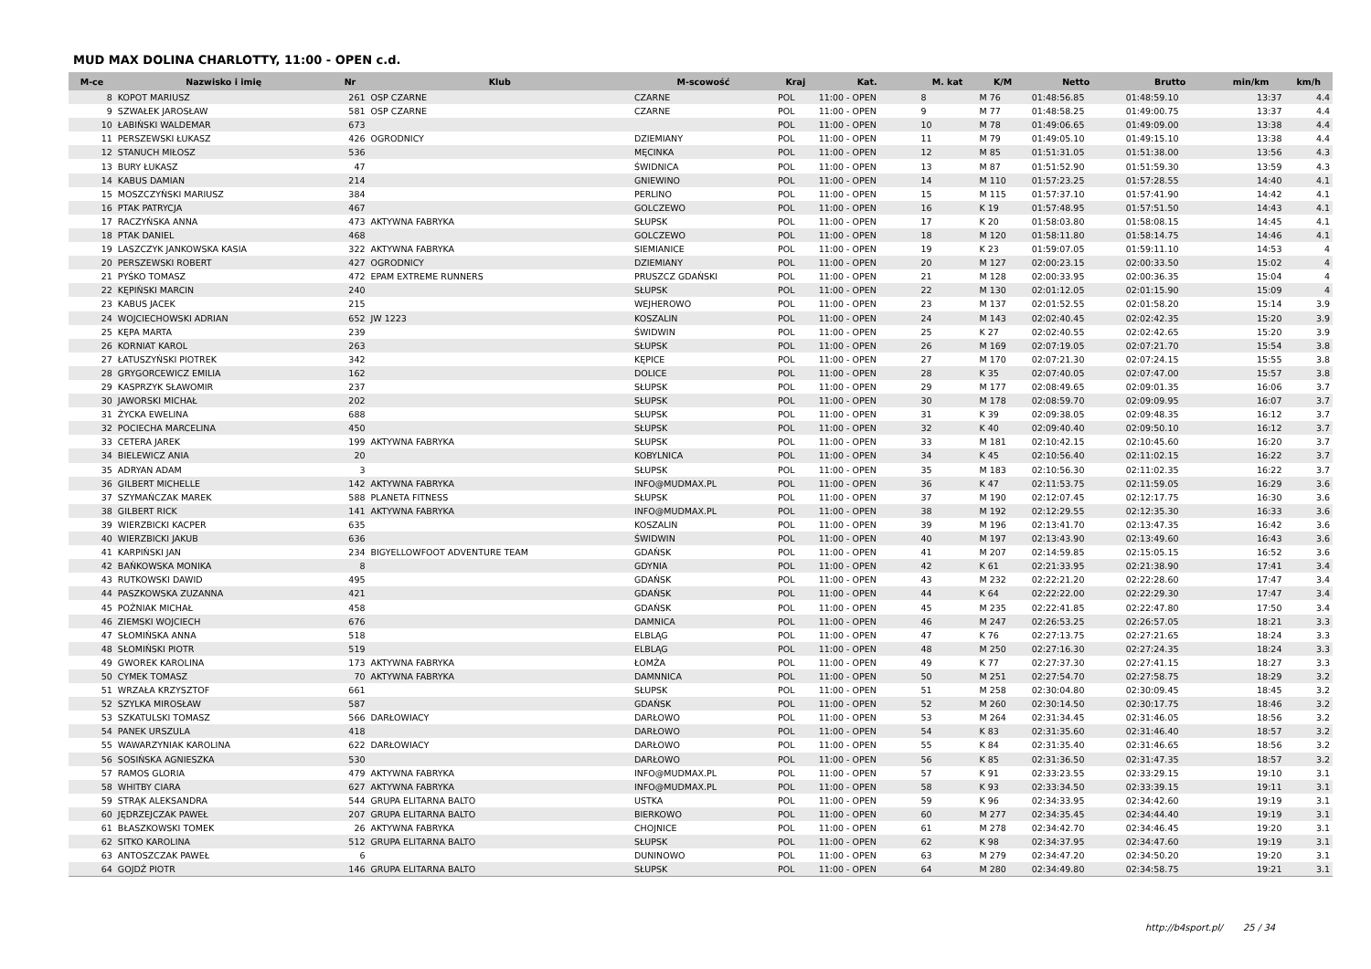MUD MAX DOLINA CHARLOTTY, 11:00 - OPEN c.d.
| M-ce | Nazwisko i imię | Nr | Klub | M-scowość | Kraj | Kat. | M. kat | K/M | Netto | Brutto | min/km | km/h |
| --- | --- | --- | --- | --- | --- | --- | --- | --- | --- | --- | --- | --- |
| 8 | KOPOT MARIUSZ | 261 | OSP CZARNE | CZARNE | POL | 11:00 - OPEN | 8 | M 76 | 01:48:56.85 | 01:48:59.10 | 13:37 | 4.4 |
| 9 | SZWAŁEK JAROSŁAW | 581 | OSP CZARNE | CZARNE | POL | 11:00 - OPEN | 9 | M 77 | 01:48:58.25 | 01:49:00.75 | 13:37 | 4.4 |
| 10 | ŁABIŃSKI WALDEMAR | 673 | | | POL | 11:00 - OPEN | 10 | M 78 | 01:49:06.65 | 01:49:09.00 | 13:38 | 4.4 |
| 11 | PERSZEWSKI ŁUKASZ | 426 | OGRODNICY | DZIEMIANY | POL | 11:00 - OPEN | 11 | M 79 | 01:49:05.10 | 01:49:15.10 | 13:38 | 4.4 |
| 12 | STANUCH MIŁOSZ | 536 | | MĘCINKA | POL | 11:00 - OPEN | 12 | M 85 | 01:51:31.05 | 01:51:38.00 | 13:56 | 4.3 |
| 13 | BURY ŁUKASZ | 47 | | ŚWIDNICA | POL | 11:00 - OPEN | 13 | M 87 | 01:51:52.90 | 01:51:59.30 | 13:59 | 4.3 |
| 14 | KABUS DAMIAN | 214 | | GNIEWINO | POL | 11:00 - OPEN | 14 | M 110 | 01:57:23.25 | 01:57:28.55 | 14:40 | 4.1 |
| 15 | MOSZCZYŃSKI MARIUSZ | 384 | | PERLINO | POL | 11:00 - OPEN | 15 | M 115 | 01:57:37.10 | 01:57:41.90 | 14:42 | 4.1 |
| 16 | PTAK PATRYCJA | 467 | | GOLCZEWO | POL | 11:00 - OPEN | 16 | K 19 | 01:57:48.95 | 01:57:51.50 | 14:43 | 4.1 |
| 17 | RACZYŃSKA ANNA | 473 | AKTYWNA FABRYKA | SŁUPSK | POL | 11:00 - OPEN | 17 | K 20 | 01:58:03.80 | 01:58:08.15 | 14:45 | 4.1 |
| 18 | PTAK DANIEL | 468 | | GOLCZEWO | POL | 11:00 - OPEN | 18 | M 120 | 01:58:11.80 | 01:58:14.75 | 14:46 | 4.1 |
| 19 | LASZCZYK JANKOWSKA KASIA | 322 | AKTYWNA FABRYKA | SIEMIANICE | POL | 11:00 - OPEN | 19 | K 23 | 01:59:07.05 | 01:59:11.10 | 14:53 | 4 |
| 20 | PERSZEWSKI ROBERT | 427 | OGRODNICY | DZIEMIANY | POL | 11:00 - OPEN | 20 | M 127 | 02:00:23.15 | 02:00:33.50 | 15:02 | 4 |
| 21 | PYŚKO TOMASZ | 472 | EPAM EXTREME RUNNERS | PRUSZCZ GDAŃSKI | POL | 11:00 - OPEN | 21 | M 128 | 02:00:33.95 | 02:00:36.35 | 15:04 | 4 |
| 22 | KĘPIŃSKI MARCIN | 240 | | SŁUPSK | POL | 11:00 - OPEN | 22 | M 130 | 02:01:12.05 | 02:01:15.90 | 15:09 | 4 |
| 23 | KABUS JACEK | 215 | | WEJHEROWO | POL | 11:00 - OPEN | 23 | M 137 | 02:01:52.55 | 02:01:58.20 | 15:14 | 3.9 |
| 24 | WOJCIECHOWSKI ADRIAN | 652 | JW 1223 | KOSZALIN | POL | 11:00 - OPEN | 24 | M 143 | 02:02:40.45 | 02:02:42.35 | 15:20 | 3.9 |
| 25 | KĘPA MARTA | 239 | | ŚWIDWIN | POL | 11:00 - OPEN | 25 | K 27 | 02:02:40.55 | 02:02:42.65 | 15:20 | 3.9 |
| 26 | KORNIAT KAROL | 263 | | SŁUPSK | POL | 11:00 - OPEN | 26 | M 169 | 02:07:19.05 | 02:07:21.70 | 15:54 | 3.8 |
| 27 | ŁATUSZYŃSKI PIOTREK | 342 | | KĘPICE | POL | 11:00 - OPEN | 27 | M 170 | 02:07:21.30 | 02:07:24.15 | 15:55 | 3.8 |
| 28 | GRYGORCEWICZ EMILIA | 162 | | DOLICE | POL | 11:00 - OPEN | 28 | K 35 | 02:07:40.05 | 02:07:47.00 | 15:57 | 3.8 |
| 29 | KASPRZYK SŁAWOMIR | 237 | | SŁUPSK | POL | 11:00 - OPEN | 29 | M 177 | 02:08:49.65 | 02:09:01.35 | 16:06 | 3.7 |
| 30 | JAWORSKI MICHAŁ | 202 | | SŁUPSK | POL | 11:00 - OPEN | 30 | M 178 | 02:08:59.70 | 02:09:09.95 | 16:07 | 3.7 |
| 31 | ŻYCKA EWELINA | 688 | | SŁUPSK | POL | 11:00 - OPEN | 31 | K 39 | 02:09:38.05 | 02:09:48.35 | 16:12 | 3.7 |
| 32 | POCIECHA MARCELINA | 450 | | SŁUPSK | POL | 11:00 - OPEN | 32 | K 40 | 02:09:40.40 | 02:09:50.10 | 16:12 | 3.7 |
| 33 | CETERA JAREK | 199 | AKTYWNA FABRYKA | SŁUPSK | POL | 11:00 - OPEN | 33 | M 181 | 02:10:42.15 | 02:10:45.60 | 16:20 | 3.7 |
| 34 | BIELEWICZ ANIA | 20 | | KOBYLNICA | POL | 11:00 - OPEN | 34 | K 45 | 02:10:56.40 | 02:11:02.15 | 16:22 | 3.7 |
| 35 | ADRYAN ADAM | 3 | | SŁUPSK | POL | 11:00 - OPEN | 35 | M 183 | 02:10:56.30 | 02:11:02.35 | 16:22 | 3.7 |
| 36 | GILBERT MICHELLE | 142 | AKTYWNA FABRYKA | INFO@MUDMAX.PL | POL | 11:00 - OPEN | 36 | K 47 | 02:11:53.75 | 02:11:59.05 | 16:29 | 3.6 |
| 37 | SZYMAŃCZAK MAREK | 588 | PLANETA FITNESS | SŁUPSK | POL | 11:00 - OPEN | 37 | M 190 | 02:12:07.45 | 02:12:17.75 | 16:30 | 3.6 |
| 38 | GILBERT RICK | 141 | AKTYWNA FABRYKA | INFO@MUDMAX.PL | POL | 11:00 - OPEN | 38 | M 192 | 02:12:29.55 | 02:12:35.30 | 16:33 | 3.6 |
| 39 | WIERZBICKI KACPER | 635 | | KOSZALIN | POL | 11:00 - OPEN | 39 | M 196 | 02:13:41.70 | 02:13:47.35 | 16:42 | 3.6 |
| 40 | WIERZBICKI JAKUB | 636 | | ŚWIDWIN | POL | 11:00 - OPEN | 40 | M 197 | 02:13:43.90 | 02:13:49.60 | 16:43 | 3.6 |
| 41 | KARPIŃSKI JAN | 234 | BIGYELLOWFOOT ADVENTURE TEAM | GDAŃSK | POL | 11:00 - OPEN | 41 | M 207 | 02:14:59.85 | 02:15:05.15 | 16:52 | 3.6 |
| 42 | BAŃKOWSKA MONIKA | 8 | | GDYNIA | POL | 11:00 - OPEN | 42 | K 61 | 02:21:33.95 | 02:21:38.90 | 17:41 | 3.4 |
| 43 | RUTKOWSKI DAWID | 495 | | GDAŃSK | POL | 11:00 - OPEN | 43 | M 232 | 02:22:21.20 | 02:22:28.60 | 17:47 | 3.4 |
| 44 | PASZKOWSKA ZUZANNA | 421 | | GDAŃSK | POL | 11:00 - OPEN | 44 | K 64 | 02:22:22.00 | 02:22:29.30 | 17:47 | 3.4 |
| 45 | POŹNIAK MICHAŁ | 458 | | GDAŃSK | POL | 11:00 - OPEN | 45 | M 235 | 02:22:41.85 | 02:22:47.80 | 17:50 | 3.4 |
| 46 | ZIEMSKI WOJCIECH | 676 | | DAMNICA | POL | 11:00 - OPEN | 46 | M 247 | 02:26:53.25 | 02:26:57.05 | 18:21 | 3.3 |
| 47 | SŁOMIŃSKA ANNA | 518 | | ELBLĄG | POL | 11:00 - OPEN | 47 | K 76 | 02:27:13.75 | 02:27:21.65 | 18:24 | 3.3 |
| 48 | SŁOMIŃSKI PIOTR | 519 | | ELBLĄG | POL | 11:00 - OPEN | 48 | M 250 | 02:27:16.30 | 02:27:24.35 | 18:24 | 3.3 |
| 49 | GWOREK KAROLINA | 173 | AKTYWNA FABRYKA | ŁOMŻA | POL | 11:00 - OPEN | 49 | K 77 | 02:27:37.30 | 02:27:41.15 | 18:27 | 3.3 |
| 50 | CYMEK TOMASZ | 70 | AKTYWNA FABRYKA | DAMNNICA | POL | 11:00 - OPEN | 50 | M 251 | 02:27:54.70 | 02:27:58.75 | 18:29 | 3.2 |
| 51 | WRZAŁA KRZYSZTOF | 661 | | SŁUPSK | POL | 11:00 - OPEN | 51 | M 258 | 02:30:04.80 | 02:30:09.45 | 18:45 | 3.2 |
| 52 | SZYLKA MIROSŁAW | 587 | | GDAŃSK | POL | 11:00 - OPEN | 52 | M 260 | 02:30:14.50 | 02:30:17.75 | 18:46 | 3.2 |
| 53 | SZKATULSKI TOMASZ | 566 | DARŁOWIACY | DARŁOWO | POL | 11:00 - OPEN | 53 | M 264 | 02:31:34.45 | 02:31:46.05 | 18:56 | 3.2 |
| 54 | PANEK URSZULA | 418 | | DARŁOWO | POL | 11:00 - OPEN | 54 | K 83 | 02:31:35.60 | 02:31:46.40 | 18:57 | 3.2 |
| 55 | WAWARZYNIAK KAROLINA | 622 | DARŁOWIACY | DARŁOWO | POL | 11:00 - OPEN | 55 | K 84 | 02:31:35.40 | 02:31:46.65 | 18:56 | 3.2 |
| 56 | SOSIŃSKA AGNIESZKA | 530 | | DARŁOWO | POL | 11:00 - OPEN | 56 | K 85 | 02:31:36.50 | 02:31:47.35 | 18:57 | 3.2 |
| 57 | RAMOS GLORIA | 479 | AKTYWNA FABRYKA | INFO@MUDMAX.PL | POL | 11:00 - OPEN | 57 | K 91 | 02:33:23.55 | 02:33:29.15 | 19:10 | 3.1 |
| 58 | WHITBY CIARA | 627 | AKTYWNA FABRYKA | INFO@MUDMAX.PL | POL | 11:00 - OPEN | 58 | K 93 | 02:33:34.50 | 02:33:39.15 | 19:11 | 3.1 |
| 59 | STRĄK ALEKSANDRA | 544 | GRUPA ELITARNA BALTO | USTKA | POL | 11:00 - OPEN | 59 | K 96 | 02:34:33.95 | 02:34:42.60 | 19:19 | 3.1 |
| 60 | JĘDRZEJCZAK PAWEŁ | 207 | GRUPA ELITARNA BALTO | BIERKOWO | POL | 11:00 - OPEN | 60 | M 277 | 02:34:35.45 | 02:34:44.40 | 19:19 | 3.1 |
| 61 | BŁASZKOWSKI TOMEK | 26 | AKTYWNA FABRYKA | CHOJNICE | POL | 11:00 - OPEN | 61 | M 278 | 02:34:42.70 | 02:34:46.45 | 19:20 | 3.1 |
| 62 | SITKO KAROLINA | 512 | GRUPA ELITARNA BALTO | SŁUPSK | POL | 11:00 - OPEN | 62 | K 98 | 02:34:37.95 | 02:34:47.60 | 19:19 | 3.1 |
| 63 | ANTOSZCZAK PAWEŁ | 6 | | DUNINOWO | POL | 11:00 - OPEN | 63 | M 279 | 02:34:47.20 | 02:34:50.20 | 19:20 | 3.1 |
| 64 | GOJDŹ PIOTR | 146 | GRUPA ELITARNA BALTO | SŁUPSK | POL | 11:00 - OPEN | 64 | M 280 | 02:34:49.80 | 02:34:58.75 | 19:21 | 3.1 |
http://b4sport.pl/ 25 / 34